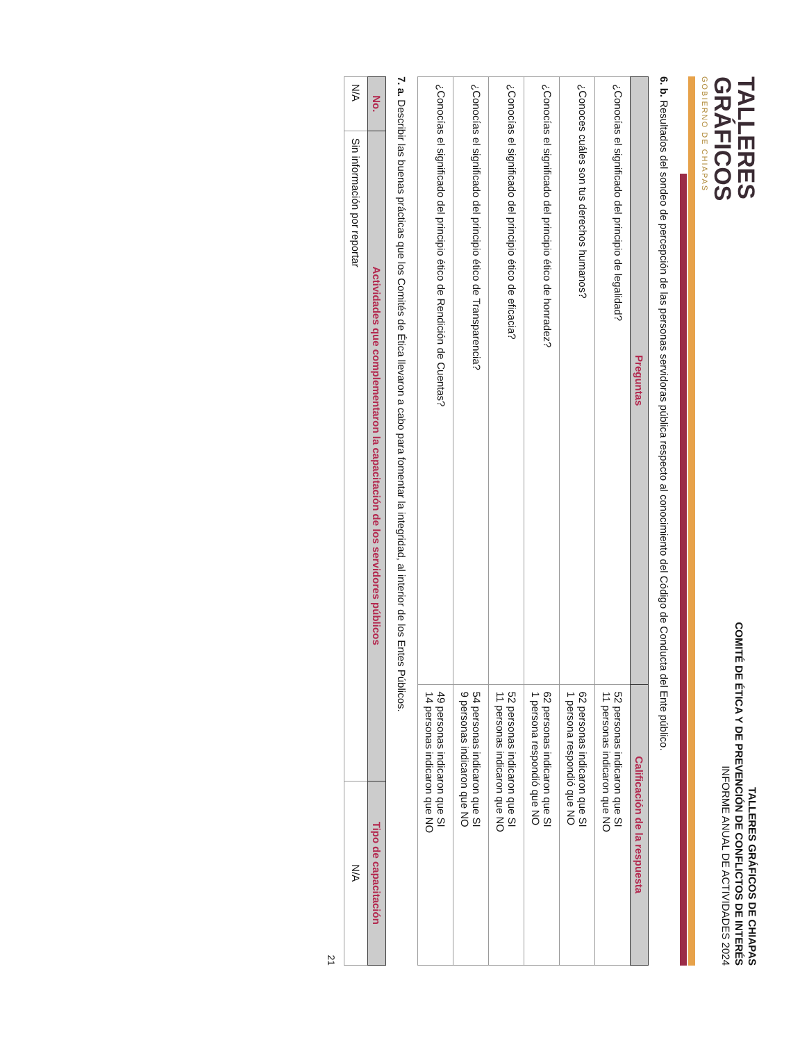TALLERES
GRÁFICOS
GOBIERNO DE CHIAPAS
TALLERES GRÁFICOS DE CHIAPAS
COMITÉ DE ÉTICA Y DE PREVENCIÓN DE CONFLICTOS DE INTERÉS
INFORME ANUAL DE ACTIVIDADES 2024
6. b. Resultados del sondeo de percepción de las personas servidoras pública respecto al conocimiento del Código de Conducta del Ente público.
| Preguntas | Calificación de la respuesta |
| --- | --- |
| ¿Conocías el significado del principio de legalidad? | 52 personas indicaron que SI 11 personas indicaron que NO |
| ¿Conoces cuáles son tus derechos humanos? | 62 personas indicaron que SI 1 persona respondió que NO |
| ¿Conocías el significado del principio ético de honradez? | 62 personas indicaron que SI 1 persona respondió que NO |
| ¿Conocías el significado del principio ético de eficacia? | 52 personas indicaron que SI 11 personas indicaron que NO |
| ¿Conocías el significado del principio ético de Transparencia? | 54 personas indicaron que SI 9 personas indicaron que NO |
| ¿Conocías el significado del principio ético de Rendición de Cuentas? | 49 personas indicaron que SI 14 personas indicaron que NO |
7. a. Describir las buenas prácticas que los Comités de Ética llevaron a cabo para fomentar la integridad, al interior de los Entes Públicos.
| No. | Actividades que complementaron la capacitación de los servidores públicos | Tipo de capacitación |
| --- | --- | --- |
| N/A | Sin información por reportar | N/A |
21